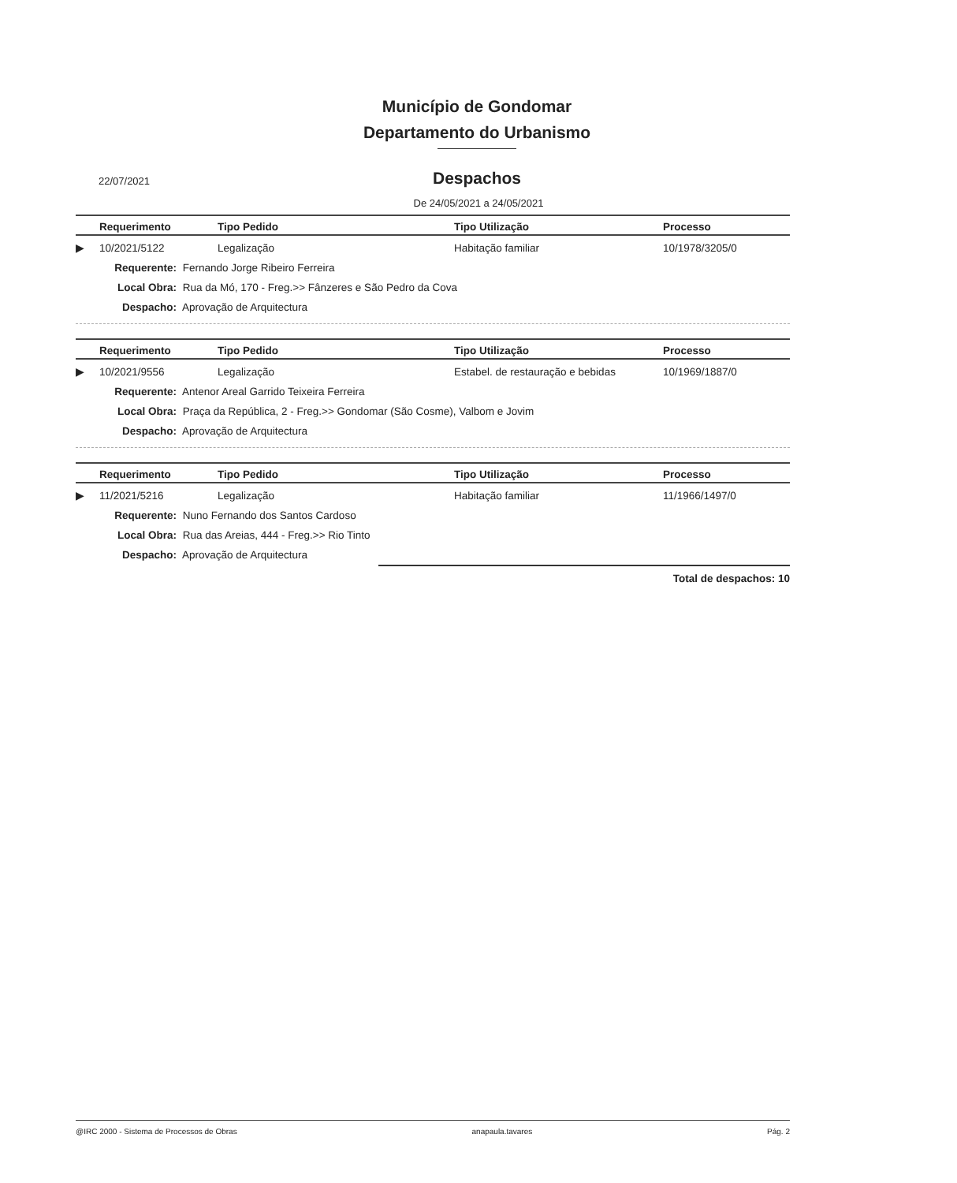Município de Gondomar
Departamento do Urbanismo
22/07/2021
Despachos
De 24/05/2021 a 24/05/2021
| | Requerimento | Tipo Pedido | Tipo Utilização | Processo |
| --- | --- | --- | --- | --- |
| ▶ | 10/2021/5122 | Legalização | Habitação familiar | 10/1978/3205/0 |
Requerente: Fernando Jorge Ribeiro Ferreira
Local Obra: Rua da Mó, 170 - Freg.>> Fânzeres e São Pedro da Cova
Despacho: Aprovação de Arquitectura
| | Requerimento | Tipo Pedido | Tipo Utilização | Processo |
| --- | --- | --- | --- | --- |
| ▶ | 10/2021/9556 | Legalização | Estabel. de restauração e bebidas | 10/1969/1887/0 |
Requerente: Antenor Areal Garrido Teixeira Ferreira
Local Obra: Praça da República, 2 - Freg.>> Gondomar (São Cosme), Valbom e Jovim
Despacho: Aprovação de Arquitectura
| | Requerimento | Tipo Pedido | Tipo Utilização | Processo |
| --- | --- | --- | --- | --- |
| ▶ | 11/2021/5216 | Legalização | Habitação familiar | 11/1966/1497/0 |
Requerente: Nuno Fernando dos Santos Cardoso
Local Obra: Rua das Areias, 444 - Freg.>> Rio Tinto
Despacho: Aprovação de Arquitectura
Total de despachos: 10
@IRC 2000 - Sistema de Processos de Obras anapaula.tavares Pág. 2